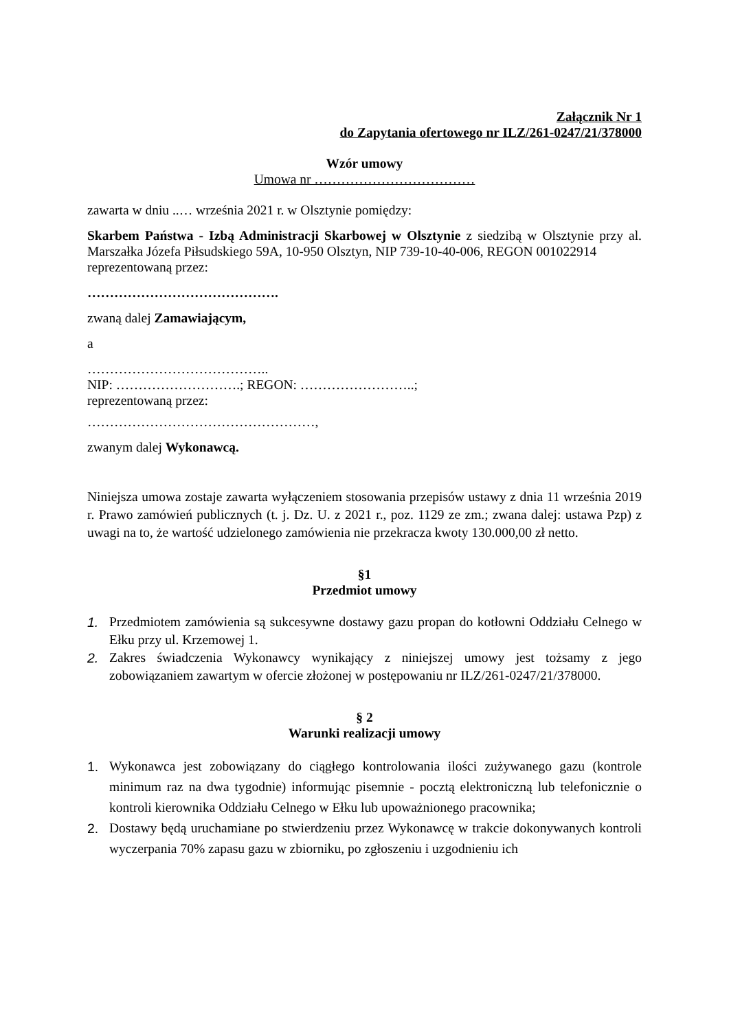Załącznik Nr 1
do Zapytania ofertowego nr ILZ/261-0247/21/378000
Wzór umowy
Umowa nr ………………………………
zawarta w dniu ..… września 2021 r. w Olsztynie pomiędzy:
Skarbem Państwa - Izbą Administracji Skarbowej w Olsztynie z siedzibą w Olsztynie przy al. Marszałka Józefa Piłsudskiego 59A, 10-950 Olsztyn, NIP 739-10-40-006, REGON 001022914
reprezentowaną przez:
…………………………………….
zwaną dalej Zamawiającym,
a
…………………………………..
NIP: ……………………….; REGON: ……………………..;
reprezentowaną przez:
……………………………………………,
zwanym dalej Wykonawcą.
Niniejsza umowa zostaje zawarta wyłączeniem stosowania przepisów ustawy z dnia 11 września 2019 r. Prawo zamówień publicznych (t. j. Dz. U. z 2021 r., poz. 1129 ze zm.; zwana dalej: ustawa Pzp) z uwagi na to, że wartość udzielonego zamówienia nie przekracza kwoty 130.000,00 zł netto.
§1
Przedmiot umowy
1. Przedmiotem zamówienia są sukcesywne dostawy gazu propan do kotłowni Oddziału Celnego w Ełku przy ul. Krzemowej 1.
2. Zakres świadczenia Wykonawcy wynikający z niniejszej umowy jest tożsamy z jego zobowiązaniem zawartym w ofercie złożonej w postępowaniu nr ILZ/261-0247/21/378000.
§ 2
Warunki realizacji umowy
1. Wykonawca jest zobowiązany do ciągłego kontrolowania ilości zużywanego gazu (kontrole minimum raz na dwa tygodnie) informując pisemnie - pocztą elektroniczną lub telefonicznie o kontroli kierownika Oddziału Celnego w Ełku lub upoważnionego pracownika;
2. Dostawy będą uruchamiane po stwierdzeniu przez Wykonawcę w trakcie dokonywanych kontroli wyczerpania 70% zapasu gazu w zbiorniku, po zgłoszeniu i uzgodnieniu ich